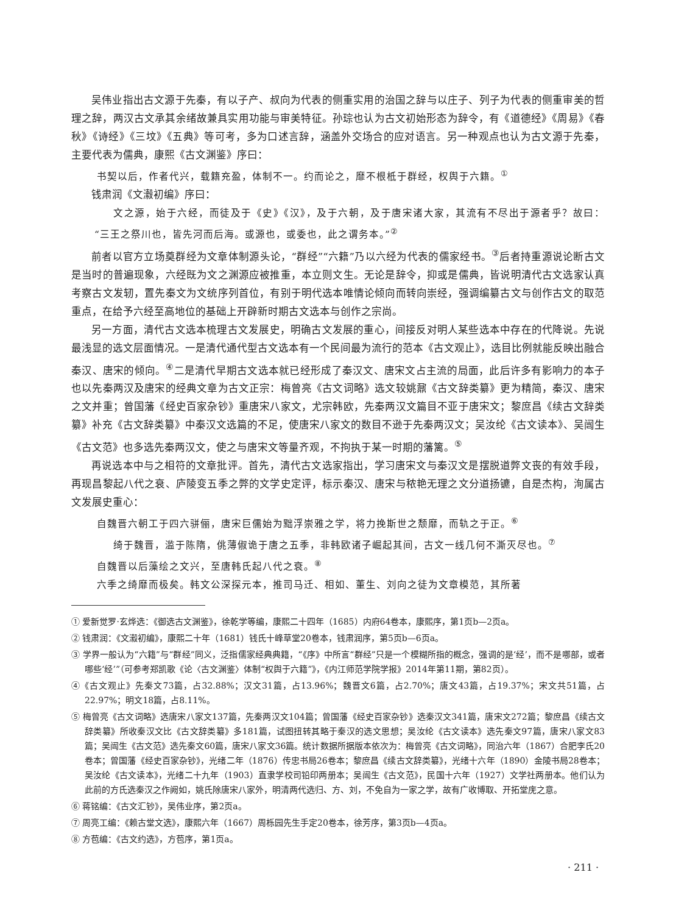吴伟业指出古文源于先秦，有以子产、叔向为代表的侧重实用的治国之辞与以庄子、列子为代表的侧重审美的哲理之辞，两汉古文承其余绪故兼具实用功能与审美特征。孙琮也认为古文初始形态为辞令，有《道德经》《周易》《春秋》《诗经》《三坟》《五典》等可考，多为口述言辞，涵盖外交场合的应对语言。另一种观点也认为古文源于先秦，主要代表为儒典，康熙《古文渊鉴》序曰：
书契以后，作者代兴，载籍充盈，体制不一。约而论之，靡不根柢于群经，权舆于六籍。<sup>①</sup>
钱肃润《文瀫初编》序曰：
文之源，始于六经，而徒及于《史》《汉》，及于六朝，及于唐宋诸大家，其流有不尽出于源者乎？故曰：“三王之祭川也，皆先河而后海。或源也，或委也，此之谓务本。”<sup>②</sup>
前者以官方立场奠群经为文章体制源头论，“群经”“六籍”乃以六经为代表的儒家经书。<sup>③</sup>后者持重源说论断古文是当时的普遍现象，六经既为文之渊源应被推重，本立则文生。无论是辞令，抑或是儒典，皆说明清代古文选家认真考察古文发轫，置先秦文为文统序列首位，有别于明代选本唯情论倾向而转向崇经，强调编纂古文与创作古文的取范重点，在给予六经至高地位的基础上开辟新时期古文选本与创作之宗尚。
另一方面，清代古文选本梳理古文发展史，明确古文发展的重心，间接反对明人某些选本中存在的代降说。先说最浅显的选文层面情况。一是清代通代型古文选本有一个民间最为流行的范本《古文观止》，选目比例就能反映出融合秦汉、唐宋的倾向。<sup>④</sup>二是清代早期古文选本就已经形成了秦汉文、唐宋文占主流的局面，此后许多有影响力的本子也以先秦两汉及唐宋的经典文章为古文正宗：梅曾亮《古文词略》选文较姚鼐《古文辞类纂》更为精简，秦汉、唐宋之文并重；曾国藩《经史百家杂钞》重唐宋八家文，尤宗韩欧，先秦两汉文篇目不亚于唐宋文；黎庶昌《续古文辞类纂》补充《古文辞类纂》中秦汉文选篇的不足，使唐宋八家文的数目不逊于先秦两汉文；吴汝纶《古文读本》、吴闿生《古文范》也多选先秦两汉文，使之与唐宋文等量齐观，不拘执于某一时期的藩篱。<sup>⑤</sup>
再说选本中与之相符的文章批评。首先，清代古文选家指出，学习唐宋文与秦汉文是摆脱道弊文丧的有效手段，再现昌黎起八代之衰、庐陵变五季之弊的文学史定评，标示秦汉、唐宋与秾艳无理之文分道扬镳，自是杰构，洵属古文发展史重心：
自魏晋六朝工于四六骈俪，唐宋巨儒始为黜浮崇雅之学，将力挽斯世之颓靡，而轨之于正。<sup>⑥</sup>
绮于魏晋，滥于陈隋，佻薄俶诡于唐之五季，非韩欧诸子崛起其间，古文一线几何不澌灭尽也。<sup>⑦</sup>
自魏晋以后藻绘之文兴，至唐韩氏起八代之衰。<sup>⑧</sup>
六季之绮靡而极矣。韩文公深探元本，推司马迁、相如、董生、刘向之徒为文章模范，其所著
① 爱新觉罗·玄烨选：《御选古文渊鉴》，徐乾学等编，康熙二十四年（1685）内府64卷本，康熙序，第1页b—2页a。
② 钱肃润：《文瀫初编》，康熙二十年（1681）钱氏十峰草堂20卷本，钱肃润序，第5页b—6页a。
③ 学界一般认为“六籍”与“群经”同义，泛指儒家经典典籍，“《序》中所言“群经”只是一个模糊所指的概念，强调的是‘经’，而不是哪部，或者哪些‘经’”（可参考郑凯歌《论〈古文渊鉴〉体制“权舆于六籍”》，《内江师范学院学报》2014年第11期，第82页）。
④《古文观止》先秦文73篇，占32.88%；汉文31篇，占13.96%；魏晋文6篇，占2.70%；唐文43篇，占19.37%；宋文共51篇，占22.97%；明文18篇，占8.11%。
⑤ 梅曾亮《古文词略》选唐宋八家文137篇，先秦两汉文104篇；曾国藩《经史百家杂钞》选秦汉文341篇，唐宋文272篇；黎庶昌《续古文辞类纂》所收秦汉文比《古文辞类纂》多181篇，试图扭转其略于秦汉的选文思想；吴汝纶《古文读本》选先秦文97篇，唐宋八家文83篇；吴闿生《古文范》选先秦文60篇，唐宋八家文36篇。统计数据所据版本依次为：梅曾亮《古文词略》，同治六年（1867）合肥李氏20卷本；曾国藩《经史百家杂钞》，光绪二年（1876）传忠书局26卷本；黎庶昌《续古文辞类纂》，光绪十六年（1890）金陵书局28卷本；吴汝纶《古文读本》，光绪二十九年（1903）直隶学校司铅印两册本；吴闿生《古文范》，民国十六年（1927）文学社两册本。他们认为此前的方氏选秦汉之作阙如，姚氏除唐宋八家外，明清两代选归、方、刘，不免自为一家之学，故有广收博取、开拓堂庑之意。
⑥ 蒋铭编：《古文汇钞》，吴伟业序，第2页a。
⑦ 周亮工编：《赖古堂文选》，康熙六年（1667）周栎园先生手定20卷本，徐芳序，第3页b—4页a。
⑧ 方苞编：《古文约选》，方苞序，第1页a。
· 211 ·